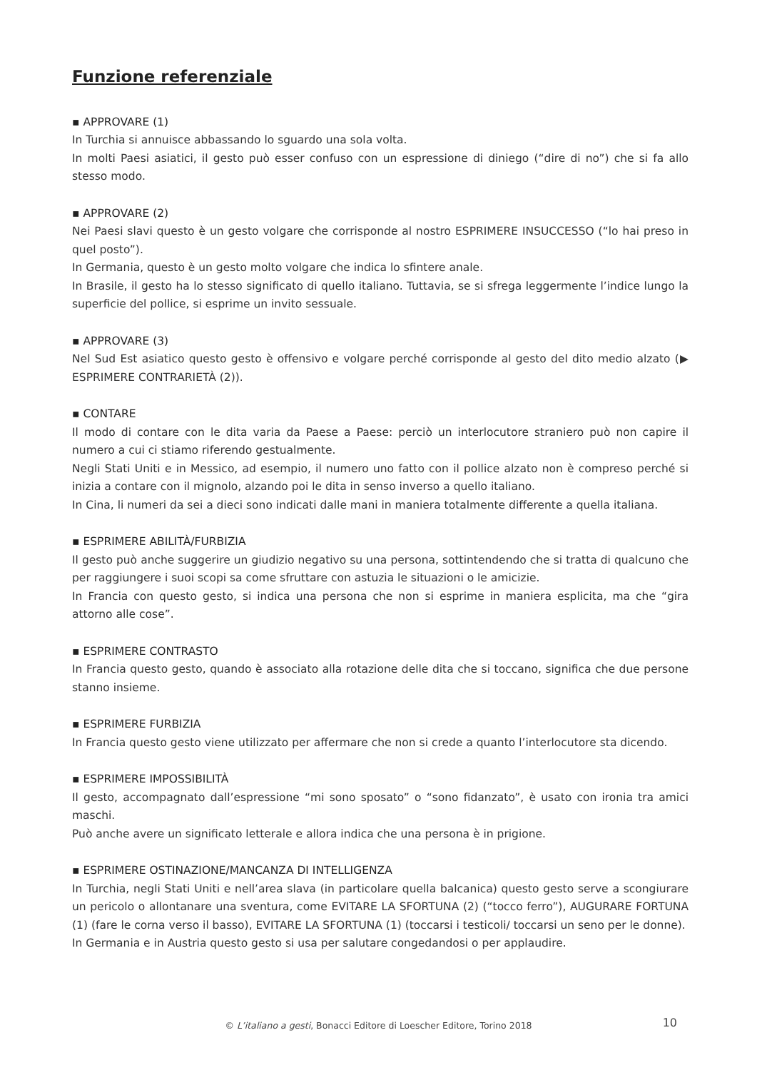Funzione referenziale
▪ APPROVARE (1)
In Turchia si annuisce abbassando lo sguardo una sola volta.
In molti Paesi asiatici, il gesto può esser confuso con un espressione di diniego (“dire di no”) che si fa allo stesso modo.
▪ APPROVARE (2)
Nei Paesi slavi questo è un gesto volgare che corrisponde al nostro ESPRIMERE INSUCCESSO (“lo hai preso in quel posto”).
In Germania, questo è un gesto molto volgare che indica lo sfintere anale.
In Brasile, il gesto ha lo stesso significato di quello italiano. Tuttavia, se si sfrega leggermente l’indice lungo la superficie del pollice, si esprime un invito sessuale.
▪ APPROVARE (3)
Nel Sud Est asiatico questo gesto è offensivo e volgare perché corrisponde al gesto del dito medio alzato (▶ ESPRIMERE CONTRARIETÀ (2)).
▪ CONTARE
Il modo di contare con le dita varia da Paese a Paese: perciò un interlocutore straniero può non capire il numero a cui ci stiamo riferendo gestualmente.
Negli Stati Uniti e in Messico, ad esempio, il numero uno fatto con il pollice alzato non è compreso perché si inizia a contare con il mignolo, alzando poi le dita in senso inverso a quello italiano.
In Cina, li numeri da sei a dieci sono indicati dalle mani in maniera totalmente differente a quella italiana.
▪ ESPRIMERE ABILITÀ/FURBIZIA
Il gesto può anche suggerire un giudizio negativo su una persona, sottintendendo che si tratta di qualcuno che per raggiungere i suoi scopi sa come sfruttare con astuzia le situazioni o le amicizie.
In Francia con questo gesto, si indica una persona che non si esprime in maniera esplicita, ma che “gira attorno alle cose”.
▪ ESPRIMERE CONTRASTO
In Francia questo gesto, quando è associato alla rotazione delle dita che si toccano, significa che due persone stanno insieme.
▪ ESPRIMERE FURBIZIA
In Francia questo gesto viene utilizzato per affermare che non si crede a quanto l’interlocutore sta dicendo.
▪ ESPRIMERE IMPOSSIBILITÀ
Il gesto, accompagnato dall’espressione “mi sono sposato” o “sono fidanzato”, è usato con ironia tra amici maschi.
Può anche avere un significato letterale e allora indica che una persona è in prigione.
▪ ESPRIMERE OSTINAZIONE/MANCANZA DI INTELLIGENZA
In Turchia, negli Stati Uniti e nell’area slava (in particolare quella balcanica) questo gesto serve a scongiurare un pericolo o allontanare una sventura, come EVITARE LA SFORTUNA (2) (“tocco ferro”), AUGURARE FORTUNA (1) (fare le corna verso il basso), EVITARE LA SFORTUNA (1) (toccarsi i testicoli/ toccarsi un seno per le donne).
In Germania e in Austria questo gesto si usa per salutare congedandosi o per applaudire.
© L’italiano a gesti, Bonacci Editore di Loescher Editore, Torino 2018
10